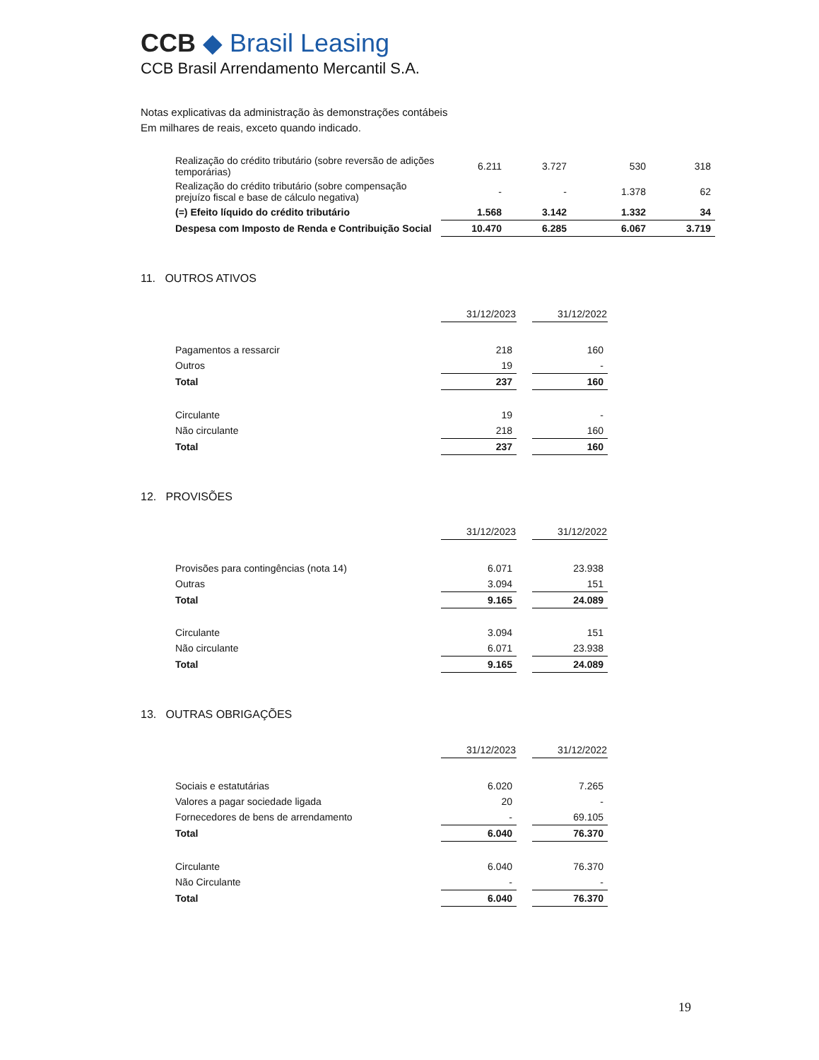CCB ◆ Brasil Leasing
CCB Brasil Arrendamento Mercantil S.A.
Notas explicativas da administração às demonstrações contábeis
Em milhares de reais, exceto quando indicado.
| Realização do crédito tributário (sobre reversão de adições temporárias) | 6.211 | 3.727 | 530 | 318 |
| Realização do crédito tributário (sobre compensação prejuízo fiscal e base de cálculo negativa) | - | - | 1.378 | 62 |
| (=) Efeito líquido do crédito tributário | 1.568 | 3.142 | 1.332 | 34 |
| Despesa com Imposto de Renda e Contribuição Social | 10.470 | 6.285 | 6.067 | 3.719 |
11. OUTROS ATIVOS
| | 31/12/2023 | | 31/12/2022 |
| Pagamentos a ressarcir | 218 | | 160 |
| Outros | 19 | | - |
| Total | 237 | | 160 |
| Circulante | 19 | | - |
| Não circulante | 218 | | 160 |
| Total | 237 | | 160 |
12. PROVISÕES
| | 31/12/2023 | | 31/12/2022 |
| Provisões para contingências (nota 14) | 6.071 | | 23.938 |
| Outras | 3.094 | | 151 |
| Total | 9.165 | | 24.089 |
| Circulante | 3.094 | | 151 |
| Não circulante | 6.071 | | 23.938 |
| Total | 9.165 | | 24.089 |
13. OUTRAS OBRIGAÇÕES
| | 31/12/2023 | | 31/12/2022 |
| Sociais e estatutárias | 6.020 | | 7.265 |
| Valores a pagar sociedade ligada | 20 | | - |
| Fornecedores de bens de arrendamento | - | | 69.105 |
| Total | 6.040 | | 76.370 |
| Circulante | 6.040 | | 76.370 |
| Não Circulante | - | | - |
| Total | 6.040 | | 76.370 |
19